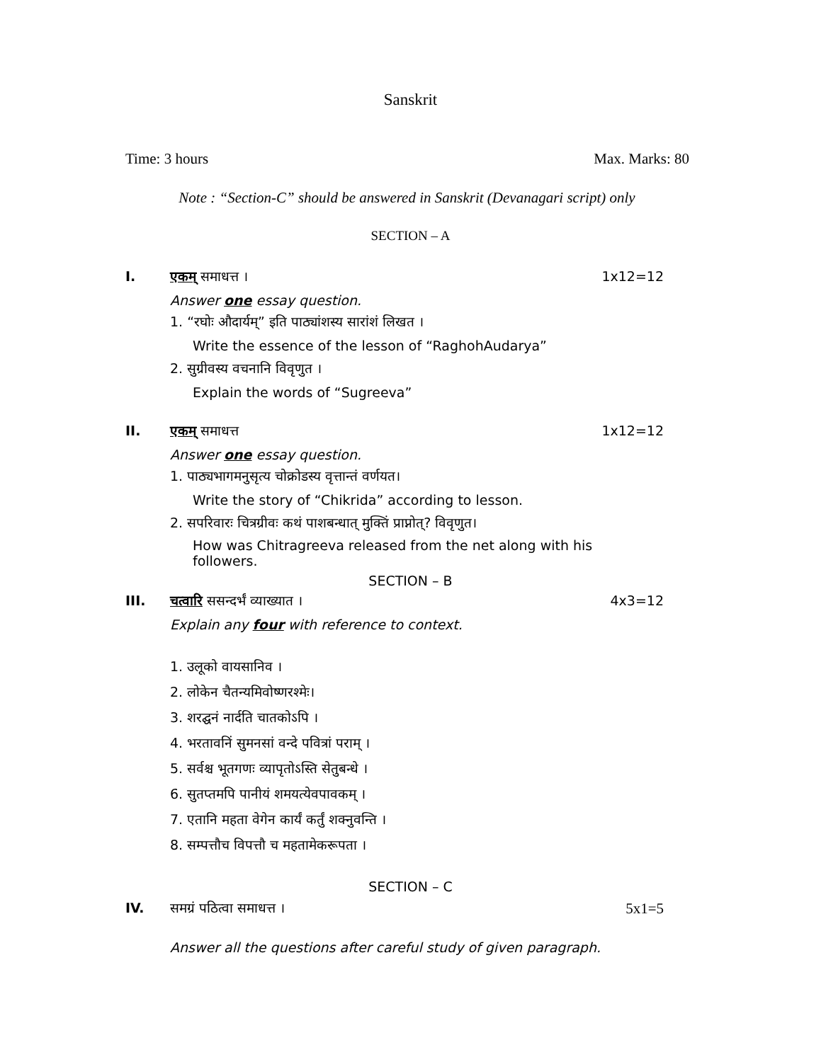Sanskrit
Time: 3 hours Max. Marks: 80
Note : “Section-C” should be answered in Sanskrit (Devanagari script) only
SECTION – A
I. एकम् समाधत्त । 1x12=12
Answer one essay question.
1. “रघोः औदार्यम्” इति पाठ्यांशस्य सारांशं लिखत ।
Write the essence of the lesson of “RaghohAudarya”
2. सुग्रीवस्य वचनानि विवृणुत ।
Explain the words of “Sugreeva”
II. एकम् समाधत्त 1x12=12
Answer one essay question.
1. पाठ्यभागमनुसृत्य चोक्रोडस्य वृत्तान्तं वर्णयत।
Write the story of “Chikrida” according to lesson.
2. सपरिवारः चित्रग्रीवः कथं पाशबन्धात् मुक्तिं प्राप्नोत्? विवृणुत।
How was Chitragreeva released from the net along with his followers.
SECTION – B
III. चत्वारि ससन्दर्भं व्याख्यात । 4x3=12
Explain any four with reference to context.
1. उलूको वायसानिव ।
2. लोकेन चैतन्यमिवोष्णरश्मेः।
3. शरद्घनं नार्दति चातकोऽपि ।
4. भरतावनिं सुमनसां वन्दे पवित्रां पराम् ।
5. सर्वश्च भूतगणः व्यापृतोऽस्ति सेतुबन्धे ।
6. सुतप्तमपि पानीयं शमयत्येवपावकम् ।
7. एतानि महता वेगेन कार्यं कर्तुं शक्नुवन्ति ।
8. सम्पत्तौच विपत्तौ च महतामेकरूपता ।
SECTION – C
IV. समग्रं पठित्वा समाधत्त । 5x1=5
Answer all the questions after careful study of given paragraph.